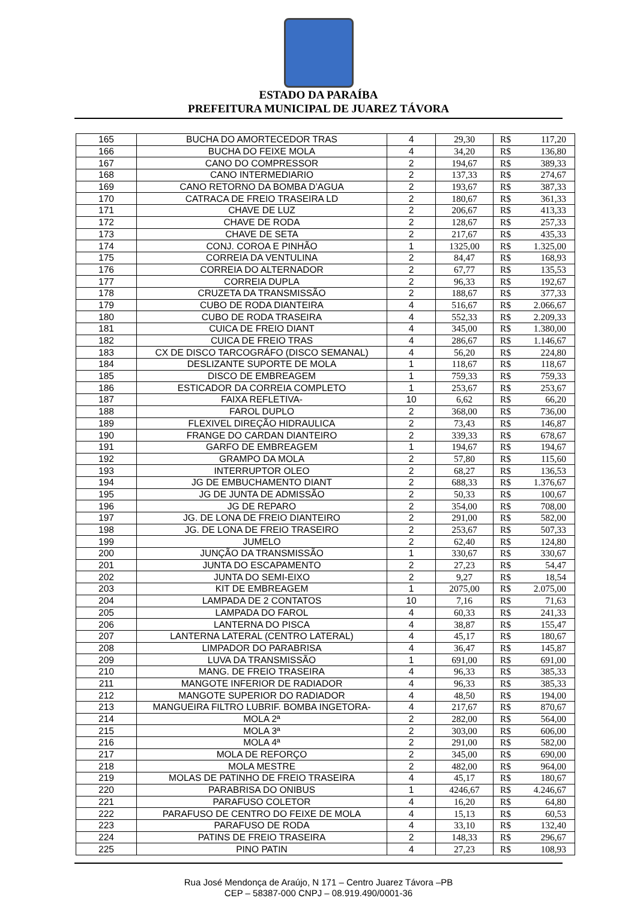ESTADO DA PARAÍBA
PREFEITURA MUNICIPAL DE JUAREZ TÁVORA
| 165 | BUCHA DO AMORTECEDOR TRAS | 4 | 29,30 | R$ | 117,20 |
| 166 | BUCHA DO FEIXE MOLA | 4 | 34,20 | R$ | 136,80 |
| 167 | CANO DO COMPRESSOR | 2 | 194,67 | R$ | 389,33 |
| 168 | CANO INTERMEDIARIO | 2 | 137,33 | R$ | 274,67 |
| 169 | CANO RETORNO DA BOMBA D’AGUA | 2 | 193,67 | R$ | 387,33 |
| 170 | CATRACA DE FREIO TRASEIRA LD | 2 | 180,67 | R$ | 361,33 |
| 171 | CHAVE DE LUZ | 2 | 206,67 | R$ | 413,33 |
| 172 | CHAVE DE RODA | 2 | 128,67 | R$ | 257,33 |
| 173 | CHAVE DE SETA | 2 | 217,67 | R$ | 435,33 |
| 174 | CONJ. COROA E PINHÃO | 1 | 1325,00 | R$ | 1.325,00 |
| 175 | CORREIA DA VENTULINA | 2 | 84,47 | R$ | 168,93 |
| 176 | CORREIA DO ALTERNADOR | 2 | 67,77 | R$ | 135,53 |
| 177 | CORREIA DUPLA | 2 | 96,33 | R$ | 192,67 |
| 178 | CRUZETA DA TRANSMISSÃO | 2 | 188,67 | R$ | 377,33 |
| 179 | CUBO DE RODA DIANTEIRA | 4 | 516,67 | R$ | 2.066,67 |
| 180 | CUBO DE RODA TRASEIRA | 4 | 552,33 | R$ | 2.209,33 |
| 181 | CUICA DE FREIO DIANT | 4 | 345,00 | R$ | 1.380,00 |
| 182 | CUICA DE FREIO TRAS | 4 | 286,67 | R$ | 1.146,67 |
| 183 | CX DE DISCO TARCOGRÁFO (DISCO SEMANAL) | 4 | 56,20 | R$ | 224,80 |
| 184 | DESLIZANTE SUPORTE DE MOLA | 1 | 118,67 | R$ | 118,67 |
| 185 | DISCO DE EMBREAGEM | 1 | 759,33 | R$ | 759,33 |
| 186 | ESTICADOR DA CORREIA COMPLETO | 1 | 253,67 | R$ | 253,67 |
| 187 | FAIXA REFLETIVA- | 10 | 6,62 | R$ | 66,20 |
| 188 | FAROL DUPLO | 2 | 368,00 | R$ | 736,00 |
| 189 | FLEXIVEL DIREÇÃO HIDRAULICA | 2 | 73,43 | R$ | 146,87 |
| 190 | FRANGE DO CARDAN DIANTEIRO | 2 | 339,33 | R$ | 678,67 |
| 191 | GARFO DE EMBREAGEM | 1 | 194,67 | R$ | 194,67 |
| 192 | GRAMPO DA MOLA | 2 | 57,80 | R$ | 115,60 |
| 193 | INTERRUPTOR OLEO | 2 | 68,27 | R$ | 136,53 |
| 194 | JG DE EMBUCHAMENTO DIANT | 2 | 688,33 | R$ | 1.376,67 |
| 195 | JG DE JUNTA DE ADMISSÃO | 2 | 50,33 | R$ | 100,67 |
| 196 | JG DE REPARO | 2 | 354,00 | R$ | 708,00 |
| 197 | JG. DE LONA DE FREIO DIANTEIRO | 2 | 291,00 | R$ | 582,00 |
| 198 | JG. DE LONA DE FREIO TRASEIRO | 2 | 253,67 | R$ | 507,33 |
| 199 | JUMELO | 2 | 62,40 | R$ | 124,80 |
| 200 | JUNÇÃO DA TRANSMISSÃO | 1 | 330,67 | R$ | 330,67 |
| 201 | JUNTA DO ESCAPAMENTO | 2 | 27,23 | R$ | 54,47 |
| 202 | JUNTA DO SEMI-EIXO | 2 | 9,27 | R$ | 18,54 |
| 203 | KIT DE EMBREAGEM | 1 | 2075,00 | R$ | 2.075,00 |
| 204 | LAMPADA DE 2 CONTATOS | 10 | 7,16 | R$ | 71,63 |
| 205 | LAMPADA DO FAROL | 4 | 60,33 | R$ | 241,33 |
| 206 | LANTERNA DO PISCA | 4 | 38,87 | R$ | 155,47 |
| 207 | LANTERNA LATERAL (CENTRO LATERAL) | 4 | 45,17 | R$ | 180,67 |
| 208 | LIMPADOR DO PARABRISA | 4 | 36,47 | R$ | 145,87 |
| 209 | LUVA DA TRANSMISSÃO | 1 | 691,00 | R$ | 691,00 |
| 210 | MANG. DE FREIO TRASEIRA | 4 | 96,33 | R$ | 385,33 |
| 211 | MANGOTE INFERIOR DE RADIADOR | 4 | 96,33 | R$ | 385,33 |
| 212 | MANGOTE SUPERIOR DO RADIADOR | 4 | 48,50 | R$ | 194,00 |
| 213 | MANGUEIRA FILTRO LUBRIF. BOMBA INGETORA- | 4 | 217,67 | R$ | 870,67 |
| 214 | MOLA 2ª | 2 | 282,00 | R$ | 564,00 |
| 215 | MOLA 3ª | 2 | 303,00 | R$ | 606,00 |
| 216 | MOLA 4ª | 2 | 291,00 | R$ | 582,00 |
| 217 | MOLA DE REFORÇO | 2 | 345,00 | R$ | 690,00 |
| 218 | MOLA MESTRE | 2 | 482,00 | R$ | 964,00 |
| 219 | MOLAS DE PATINHO DE FREIO TRASEIRA | 4 | 45,17 | R$ | 180,67 |
| 220 | PARABRISA DO ONIBUS | 1 | 4246,67 | R$ | 4.246,67 |
| 221 | PARAFUSO COLETOR | 4 | 16,20 | R$ | 64,80 |
| 222 | PARAFUSO DE CENTRO DO FEIXE DE MOLA | 4 | 15,13 | R$ | 60,53 |
| 223 | PARAFUSO DE RODA | 4 | 33,10 | R$ | 132,40 |
| 224 | PATINS DE FREIO TRASEIRA | 2 | 148,33 | R$ | 296,67 |
| 225 | PINO PATIN | 4 | 27,23 | R$ | 108,93 |
Rua José Mendonça de Araújo, N 171 – Centro Juarez Távora –PB
CEP – 58387-000 CNPJ – 08.919.490/0001-36